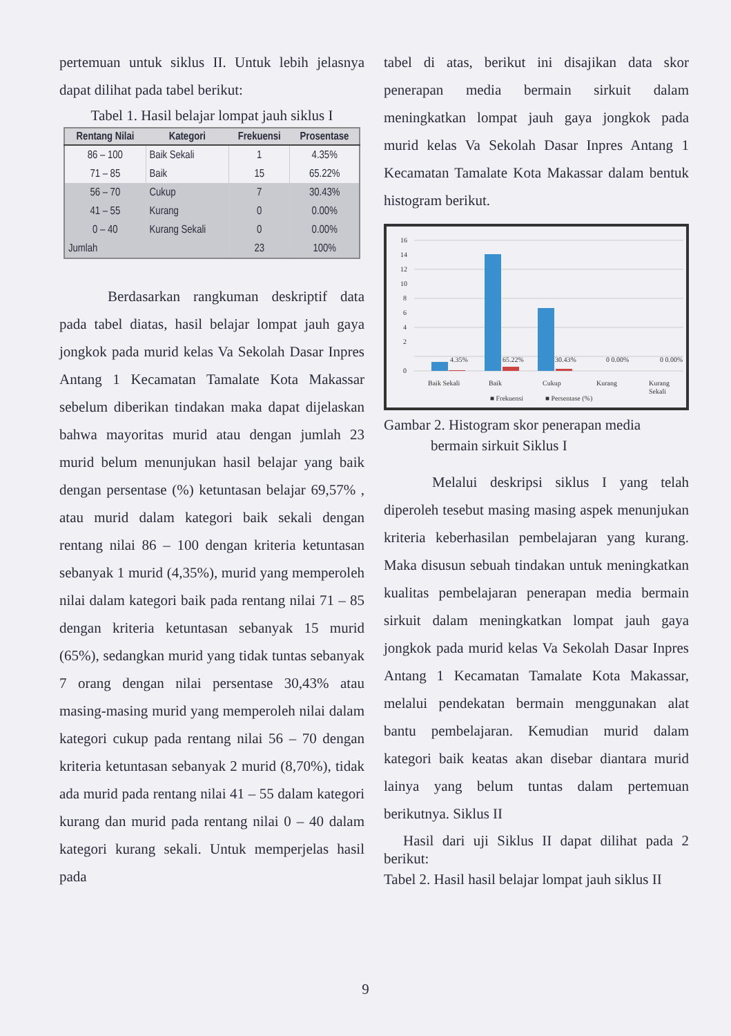pertemuan untuk siklus II. Untuk lebih jelasnya dapat dilihat pada tabel berikut:
Tabel 1. Hasil belajar lompat jauh siklus I
| Rentang Nilai | Kategori | Frekuensi | Prosentase |
| --- | --- | --- | --- |
| 86 – 100 | Baik Sekali | 1 | 4.35% |
| 71 – 85 | Baik | 15 | 65.22% |
| 56 – 70 | Cukup | 7 | 30.43% |
| 41 – 55 | Kurang | 0 | 0.00% |
| 0 – 40 | Kurang Sekali | 0 | 0.00% |
| Jumlah | | 23 | 100% |
Berdasarkan rangkuman deskriptif data pada tabel diatas, hasil belajar lompat jauh gaya jongkok pada murid kelas Va Sekolah Dasar Inpres Antang 1 Kecamatan Tamalate Kota Makassar sebelum diberikan tindakan maka dapat dijelaskan bahwa mayoritas murid atau dengan jumlah 23 murid belum menunjukan hasil belajar yang baik dengan persentase (%) ketuntasan belajar 69,57% , atau murid dalam kategori baik sekali dengan rentang nilai 86 – 100 dengan kriteria ketuntasan sebanyak 1 murid (4,35%), murid yang memperoleh nilai dalam kategori baik pada rentang nilai 71 – 85 dengan kriteria ketuntasan sebanyak 15 murid (65%), sedangkan murid yang tidak tuntas sebanyak 7 orang dengan nilai persentase 30,43% atau masing-masing murid yang memperoleh nilai dalam kategori cukup pada rentang nilai 56 – 70 dengan kriteria ketuntasan sebanyak 2 murid (8,70%), tidak ada murid pada rentang nilai 41 – 55 dalam kategori kurang dan murid pada rentang nilai 0 – 40 dalam kategori kurang sekali. Untuk memperjelas hasil pada
tabel di atas, berikut ini disajikan data skor penerapan media bermain sirkuit dalam meningkatkan lompat jauh gaya jongkok pada murid kelas Va Sekolah Dasar Inpres Antang 1 Kecamatan Tamalate Kota Makassar dalam bentuk histogram berikut.
16
14
12
10
8
6
4
2
0
4.35%
65.22%
30.43%
0 0.00%
0 0.00%
Baik Sekali
Baik
Cukup
Kurang
Kurang
Sekali
■ Frekuensi
■ Persentase (%)
Gambar 2. Histogram skor penerapan media
bermain sirkuit Siklus I
Melalui deskripsi siklus I yang telah diperoleh tesebut masing masing aspek menunjukan kriteria keberhasilan pembelajaran yang kurang. Maka disusun sebuah tindakan untuk meningkatkan kualitas pembelajaran penerapan media bermain sirkuit dalam meningkatkan lompat jauh gaya jongkok pada murid kelas Va Sekolah Dasar Inpres Antang 1 Kecamatan Tamalate Kota Makassar, melalui pendekatan bermain menggunakan alat bantu pembelajaran. Kemudian murid dalam kategori baik keatas akan disebar diantara murid lainya yang belum tuntas dalam pertemuan berikutnya. Siklus II
Hasil dari uji Siklus II dapat dilihat pada 2 berikut:
Tabel 2. Hasil hasil belajar lompat jauh siklus II
9